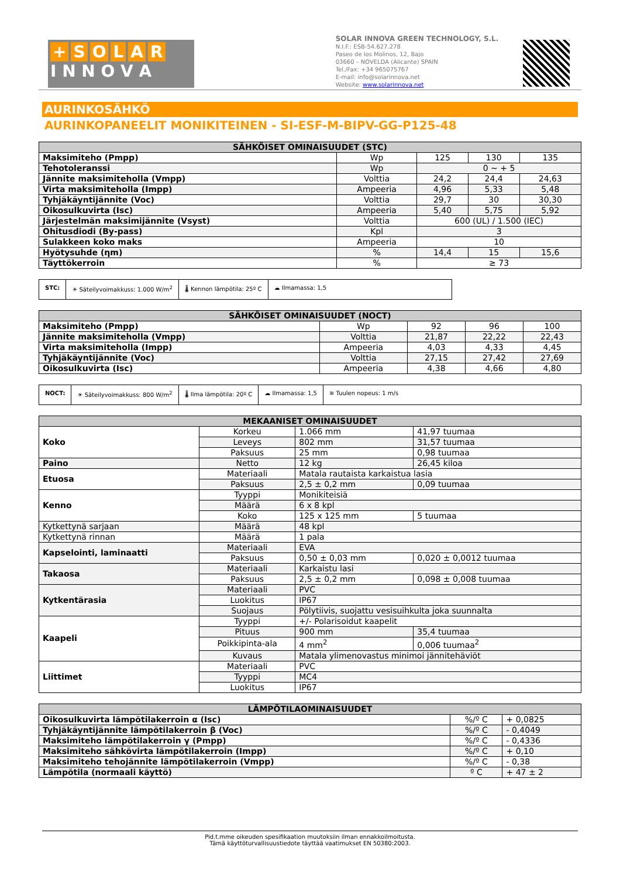+ SOLAR
I N N O V A
SOLAR INNOVA GREEN TECHNOLOGY, S.L.
N.I.F.: ESB-54.627.278
Paseo de los Molinos, 12, Bajo
03660 – NOVELDA (Alicante) SPAIN
Tel./Fax: +34 965075767
E-mail: info@solarinnova.net
Website: www.solarinnova.net
AURINKOSÄHKÖ
AURINKOPANEELIT MONIKITEINEN - SI-ESF-M-BIPV-GG-P125-48
| SÄHKÖISET OMINAISUUDET (STC) | | | | |
| --- | --- | --- | --- | --- |
| Maksimiteho (Pmpp) | Wp | 125 | 130 | 135 |
| Tehotoleranssi | Wp | 0 ~ + 5 | | |
| Jännite maksimiteholla (Vmpp) | Volttia | 24,2 | 24,4 | 24,63 |
| Virta maksimiteholla (Impp) | Ampeeria | 4,96 | 5,33 | 5,48 |
| Tyhjäkäyntijännite (Voc) | Volttia | 29,7 | 30 | 30,30 |
| Oikosulkuvirta (Isc) | Ampeeria | 5,40 | 5,75 | 5,92 |
| Järjestelmän maksimijännite (Vsyst) | Volttia | 600 (UL) / 1.500 (IEC) | | |
| Ohitusdiodi (By-pass) | Kpl | 3 | | |
| Sulakkeen koko maks | Ampeeria | 10 | | |
| Hyötysuhde (ηm) | % | 14,4 | 15 | 15,6 |
| Täyttökerroin | % | ≥ 73 | | |
STC: ☀ Säteilyvoimakkuss: 1.000 W/m<sup>2</sup>
🌡 Kennon lämpötila: 25º C ☁ Ilmamassa: 1,5
| SÄHKÖISET OMINAISUUDET (NOCT) | | | | |
| --- | --- | --- | --- | --- |
| Maksimiteho (Pmpp) | Wp | 92 | 96 | 100 |
| Jännite maksimiteholla (Vmpp) | Volttia | 21,87 | 22,22 | 22,43 |
| Virta maksimiteholla (Impp) | Ampeeria | 4,03 | 4,33 | 4,45 |
| Tyhjäkäyntijännite (Voc) | Volttia | 27,15 | 27,42 | 27,69 |
| Oikosulkuvirta (Isc) | Ampeeria | 4,38 | 4,66 | 4,80 |
NOCT: ☀ Säteilyvoimakkuss: 800 W/m<sup>2</sup> 🌡 Ilma lämpötila: 20º C ☁ Ilmamassa: 1,5 ≋ Tuulen nopeus: 1 m/s
| MEKAANISET OMINAISUUDET | | | |
| --- | --- | --- | --- |
| Koko | Korkeu | 1.066 mm | 41,97 tuumaa |
| | Leveys | 802 mm | 31,57 tuumaa |
| | Paksuus | 25 mm | 0,98 tuumaa |
| Paino | Netto | 12 kg | 26,45 kiloa |
| Etuosa | Materiaali | Matala rautaista karkaistua lasia | |
| | Paksuus | 2,5 ± 0,2 mm | 0,09 tuumaa |
| Kenno | Tyyppi | Monikiteisiä | |
| | Määrä | 6 x 8 kpl | |
| | Koko | 125 x 125 mm | 5 tuumaa |
| Kytkettynä sarjaan | Määrä | 48 kpl | |
| Kytkettynä rinnan | Määrä | 1 pala | |
| Kapselointi, laminaatti | Materiaali | EVA | |
| | Paksuus | 0,50 ± 0,03 mm | 0,020 ± 0,0012 tuumaa |
| Takaosa | Materiaali | Karkaistu lasi | |
| | Paksuus | 2,5 ± 0,2 mm | 0,098 ± 0,008 tuumaa |
| Kytkentärasia | Materiaali | PVC | |
| | Luokitus | IP67 | |
| | Suojaus | Pölytiivis, suojattu vesisuihkulta joka suunnalta | |
| Kaapeli | Tyyppi | +/- Polarisoidut kaapelit | |
| | Pituus | 900 mm | 35,4 tuumaa |
| | Poikkipinta-ala | 4 mm<sup>2</sup> | 0,006 tuumaa<sup>2</sup> |
| | Kuvaus | Matala ylimenovastus minimoi jännitehäviöt | |
| Liittimet | Materiaali | PVC | |
| | Tyyppi | MC4 | |
| | Luokitus | IP67 | |
| LÄMPÖTILAOMINAISUUDET | | |
| --- | --- | --- |
| Oikosulkuvirta lämpötilakerroin α (Isc) | %/º C | + 0,0825 |
| Tyhjäkäyntijännite lämpötilakerroin β (Voc) | %/º C | - 0,4049 |
| Maksimiteho lämpötilakerroin γ (Pmpp) | %/º C | - 0,4336 |
| Maksimiteho sähkövirta lämpötilakerroin (Impp) | %/º C | + 0,10 |
| Maksimiteho tehojännite lämpötilakerroin (Vmpp) | %/º C | - 0,38 |
| Lämpötila (normaali käyttö) | º C | + 47 ± 2 |
Pid.t.mme oikeuden spesifikaation muutoksiin ilman ennakkoilmoitusta.
Tämä käyttöturvallisuustiedote täyttää vaatimukset EN 50380:2003.